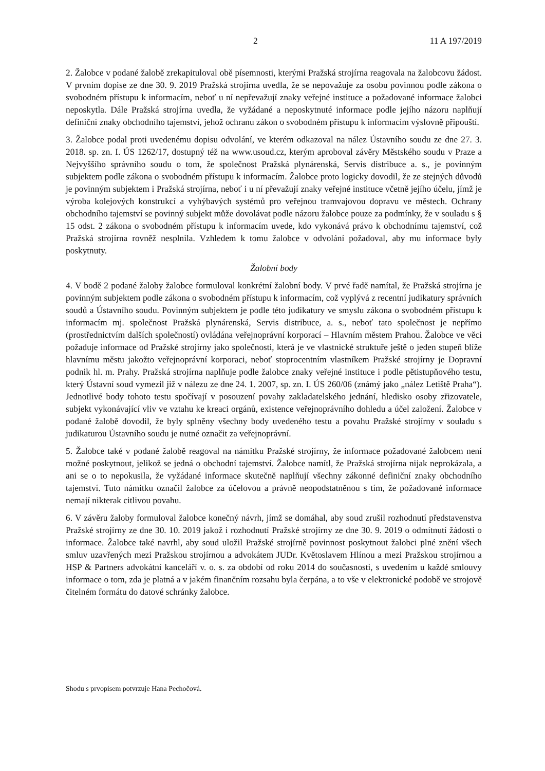2 11 A 197/2019
2. Žalobce v podané žalobě zrekapituloval obě písemnosti, kterými Pražská strojírna reagovala na žalobcovu žádost. V prvním dopise ze dne 30. 9. 2019 Pražská strojírna uvedla, že se nepovažuje za osobu povinnou podle zákona o svobodném přístupu k informacím, neboť u ní nepřevažují znaky veřejné instituce a požadované informace žalobci neposkytla. Dále Pražská strojírna uvedla, že vyžádané a neposkytnuté informace podle jejího názoru naplňují definiční znaky obchodního tajemství, jehož ochranu zákon o svobodném přístupu k informacím výslovně připouští.
3. Žalobce podal proti uvedenému dopisu odvolání, ve kterém odkazoval na nález Ústavního soudu ze dne 27. 3. 2018. sp. zn. I. ÚS 1262/17, dostupný též na www.usoud.cz, kterým aproboval závěry Městského soudu v Praze a Nejvyššího správního soudu o tom, že společnost Pražská plynárenská, Servis distribuce a. s., je povinným subjektem podle zákona o svobodném přístupu k informacím. Žalobce proto logicky dovodil, že ze stejných důvodů je povinným subjektem i Pražská strojírna, neboť i u ní převažují znaky veřejné instituce včetně jejího účelu, jímž je výroba kolejových konstrukcí a vyhýbavých systémů pro veřejnou tramvajovou dopravu ve městech. Ochrany obchodního tajemství se povinný subjekt může dovolávat podle názoru žalobce pouze za podmínky, že v souladu s § 15 odst. 2 zákona o svobodném přístupu k informacím uvede, kdo vykonává právo k obchodnímu tajemství, což Pražská strojírna rovněž nesplnila. Vzhledem k tomu žalobce v odvolání požadoval, aby mu informace byly poskytnuty.
Žalobní body
4. V bodě 2 podané žaloby žalobce formuloval konkrétní žalobní body. V prvé řadě namítal, že Pražská strojírna je povinným subjektem podle zákona o svobodném přístupu k informacím, což vyplývá z recentní judikatury správních soudů a Ústavního soudu. Povinným subjektem je podle této judikatury ve smyslu zákona o svobodném přístupu k informacím mj. společnost Pražská plynárenská, Servis distribuce, a. s., neboť tato společnost je nepřímo (prostřednictvím dalších společností) ovládána veřejnoprávní korporací – Hlavním městem Prahou. Žalobce ve věci požaduje informace od Pražské strojírny jako společnosti, která je ve vlastnické struktuře ještě o jeden stupeň blíže hlavnímu městu jakožto veřejnoprávní korporaci, neboť stoprocentním vlastníkem Pražské strojírny je Dopravní podnik hl. m. Prahy. Pražská strojírna naplňuje podle žalobce znaky veřejné instituce i podle pětistupňového testu, který Ústavní soud vymezil již v nálezu ze dne 24. 1. 2007, sp. zn. I. ÚS 260/06 (známý jako „nález Letiště Praha“). Jednotlivé body tohoto testu spočívají v posouzení povahy zakladatelského jednání, hledisko osoby zřizovatele, subjekt vykonávající vliv ve vztahu ke kreaci orgánů, existence veřejnoprávního dohledu a účel založení. Žalobce v podané žalobě dovodil, že byly splněny všechny body uvedeného testu a povahu Pražské strojírny v souladu s judikaturou Ústavního soudu je nutné označit za veřejnoprávní.
5. Žalobce také v podané žalobě reagoval na námitku Pražské strojírny, že informace požadované žalobcem není možné poskytnout, jelikož se jedná o obchodní tajemství. Žalobce namítl, že Pražská strojírna nijak neprokázala, a ani se o to nepokusila, že vyžádané informace skutečně naplňují všechny zákonné definiční znaky obchodního tajemství. Tuto námitku označil žalobce za účelovou a právně neopodstatněnou s tím, že požadované informace nemají nikterak citlivou povahu.
6. V závěru žaloby formuloval žalobce konečný návrh, jímž se domáhal, aby soud zrušil rozhodnutí představenstva Pražské strojírny ze dne 30. 10. 2019 jakož i rozhodnutí Pražské strojírny ze dne 30. 9. 2019 o odmítnutí žádosti o informace. Žalobce také navrhl, aby soud uložil Pražské strojírně povinnost poskytnout žalobci plné znění všech smluv uzavřených mezi Pražskou strojírnou a advokátem JUDr. Květoslavem Hlínou a mezi Pražskou strojírnou a HSP & Partners advokátní kanceláří v. o. s. za období od roku 2014 do současnosti, s uvedením u každé smlouvy informace o tom, zda je platná a v jakém finančním rozsahu byla čerpána, a to vše v elektronické podobě ve strojově čitelném formátu do datové schránky žalobce.
Shodu s prvopisem potvrzuje Hana Pechočová.